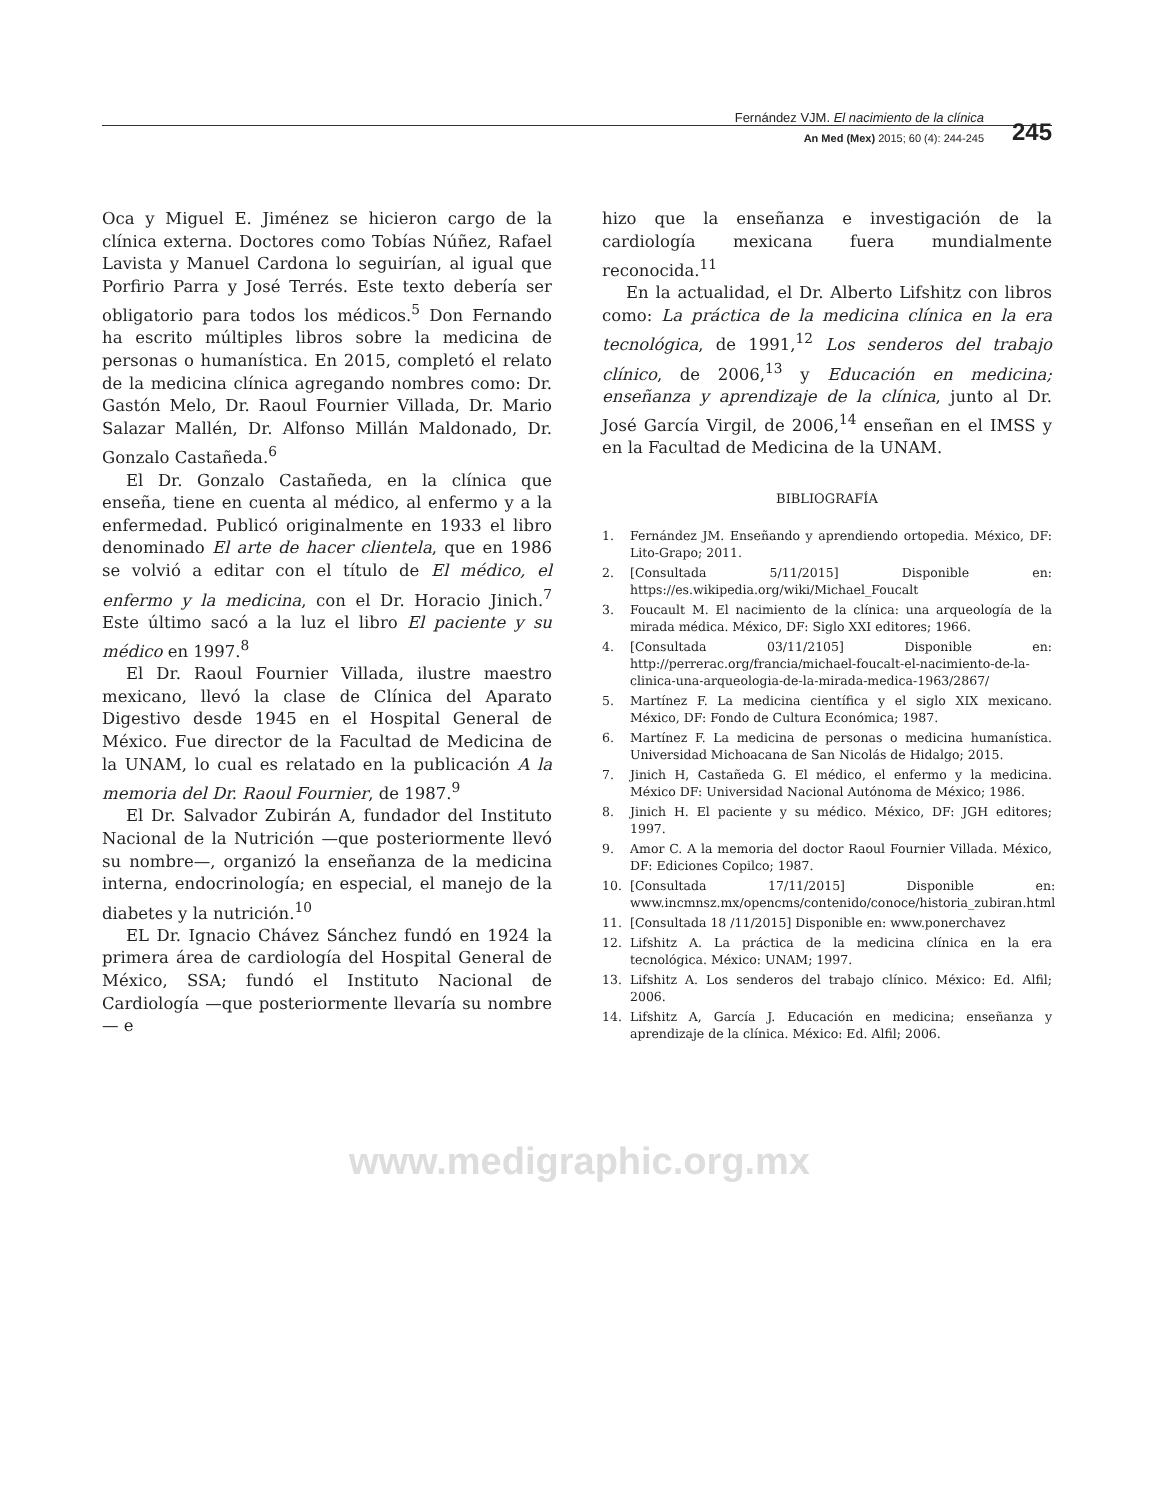Fernández VJM. El nacimiento de la clínica
An Med (Mex) 2015; 60 (4): 244-245
245
Oca y Miguel E. Jiménez se hicieron cargo de la clínica externa. Doctores como Tobías Núñez, Rafael Lavista y Manuel Cardona lo seguirían, al igual que Porfirio Parra y José Terrés. Este texto debería ser obligatorio para todos los médicos.<sup>5</sup> Don Fernando ha escrito múltiples libros sobre la medicina de personas o humanística. En 2015, completó el relato de la medicina clínica agregando nombres como: Dr. Gastón Melo, Dr. Raoul Fournier Villada, Dr. Mario Salazar Mallén, Dr. Alfonso Millán Maldonado, Dr. Gonzalo Castañeda.<sup>6</sup>
El Dr. Gonzalo Castañeda, en la clínica que enseña, tiene en cuenta al médico, al enfermo y a la enfermedad. Publicó originalmente en 1933 el libro denominado El arte de hacer clientela, que en 1986 se volvió a editar con el título de El médico, el enfermo y la medicina, con el Dr. Horacio Jinich.<sup>7</sup> Este último sacó a la luz el libro El paciente y su médico en 1997.<sup>8</sup>
El Dr. Raoul Fournier Villada, ilustre maestro mexicano, llevó la clase de Clínica del Aparato Digestivo desde 1945 en el Hospital General de México. Fue director de la Facultad de Medicina de la UNAM, lo cual es relatado en la publicación A la memoria del Dr. Raoul Fournier, de 1987.<sup>9</sup>
El Dr. Salvador Zubirán A, fundador del Instituto Nacional de la Nutrición —que posteriormente llevó su nombre—, organizó la enseñanza de la medicina interna, endocrinología; en especial, el manejo de la diabetes y la nutrición.<sup>10</sup>
EL Dr. Ignacio Chávez Sánchez fundó en 1924 la primera área de cardiología del Hospital General de México, SSA; fundó el Instituto Nacional de Cardiología —que posteriormente llevaría su nombre— e
hizo que la enseñanza e investigación de la cardiología mexicana fuera mundialmente reconocida.<sup>11</sup>
En la actualidad, el Dr. Alberto Lifshitz con libros como: La práctica de la medicina clínica en la era tecnológica, de 1991,<sup>12</sup> Los senderos del trabajo clínico, de 2006,<sup>13</sup> y Educación en medicina; enseñanza y aprendizaje de la clínica, junto al Dr. José García Virgil, de 2006,<sup>14</sup> enseñan en el IMSS y en la Facultad de Medicina de la UNAM.
BIBLIOGRAFÍA
1. Fernández JM. Enseñando y aprendiendo ortopedia. México, DF: Lito-Grapo; 2011.
2. [Consultada 5/11/2015] Disponible en: https://es.wikipedia.org/wiki/Michael_Foucalt
3. Foucault M. El nacimiento de la clínica: una arqueología de la mirada médica. México, DF: Siglo XXI editores; 1966.
4. [Consultada 03/11/2105] Disponible en: http://perrerac.org/francia/michael-foucalt-el-nacimiento-de-la-clinica-una-arqueologia-de-la-mirada-medica-1963/2867/
5. Martínez F. La medicina científica y el siglo XIX mexicano. México, DF: Fondo de Cultura Económica; 1987.
6. Martínez F. La medicina de personas o medicina humanística. Universidad Michoacana de San Nicolás de Hidalgo; 2015.
7. Jinich H, Castañeda G. El médico, el enfermo y la medicina. México DF: Universidad Nacional Autónoma de México; 1986.
8. Jinich H. El paciente y su médico. México, DF: JGH editores; 1997.
9. Amor C. A la memoria del doctor Raoul Fournier Villada. México, DF: Ediciones Copilco; 1987.
10. [Consultada 17/11/2015] Disponible en: www.incmnsz.mx/opencms/contenido/conoce/historia_zubiran.html
11. [Consultada 18 /11/2015] Disponible en: www.ponerchavez
12. Lifshitz A. La práctica de la medicina clínica en la era tecnológica. México: UNAM; 1997.
13. Lifshitz A. Los senderos del trabajo clínico. México: Ed. Alfil; 2006.
14. Lifshitz A, García J. Educación en medicina; enseñanza y aprendizaje de la clínica. México: Ed. Alfil; 2006.
www.medigraphic.org.mx